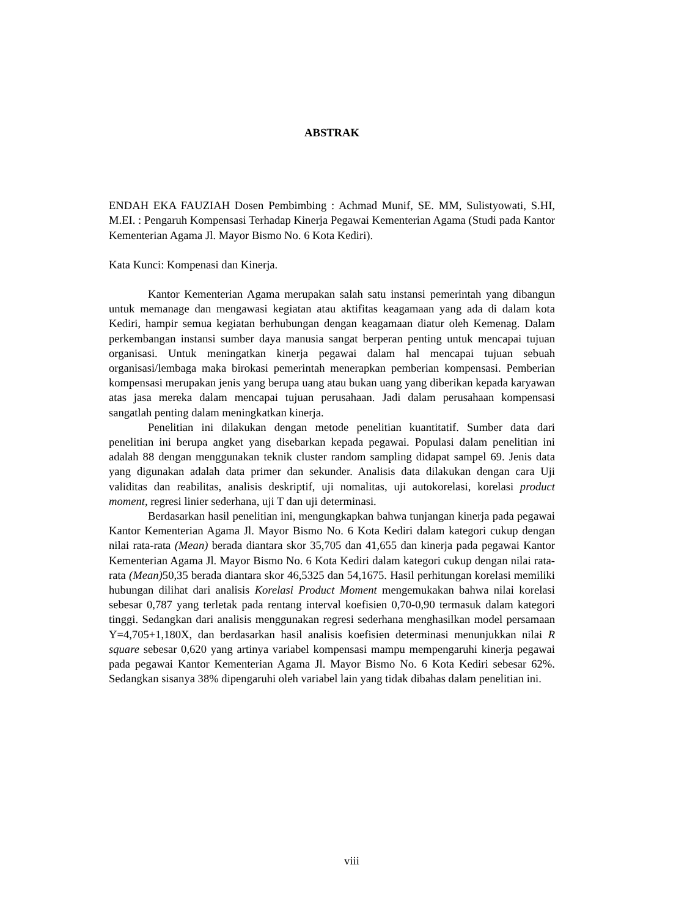ABSTRAK
ENDAH EKA FAUZIAH Dosen Pembimbing : Achmad Munif, SE. MM, Sulistyowati, S.HI, M.EI. : Pengaruh Kompensasi Terhadap Kinerja Pegawai Kementerian Agama (Studi pada Kantor Kementerian Agama Jl. Mayor Bismo No. 6 Kota Kediri).
Kata Kunci: Kompenasi dan Kinerja.
Kantor Kementerian Agama merupakan salah satu instansi pemerintah yang dibangun untuk memanage dan mengawasi kegiatan atau aktifitas keagamaan yang ada di dalam kota Kediri, hampir semua kegiatan berhubungan dengan keagamaan diatur oleh Kemenag. Dalam perkembangan instansi sumber daya manusia sangat berperan penting untuk mencapai tujuan organisasi. Untuk meningatkan kinerja pegawai dalam hal mencapai tujuan sebuah organisasi/lembaga maka birokasi pemerintah menerapkan pemberian kompensasi. Pemberian kompensasi merupakan jenis yang berupa uang atau bukan uang yang diberikan kepada karyawan atas jasa mereka dalam mencapai tujuan perusahaan. Jadi dalam perusahaan kompensasi sangatlah penting dalam meningkatkan kinerja.
Penelitian ini dilakukan dengan metode penelitian kuantitatif. Sumber data dari penelitian ini berupa angket yang disebarkan kepada pegawai. Populasi dalam penelitian ini adalah 88 dengan menggunakan teknik cluster random sampling didapat sampel 69. Jenis data yang digunakan adalah data primer dan sekunder. Analisis data dilakukan dengan cara Uji validitas dan reabilitas, analisis deskriptif, uji nomalitas, uji autokorelasi, korelasi product moment, regresi linier sederhana, uji T dan uji determinasi.
Berdasarkan hasil penelitian ini, mengungkapkan bahwa tunjangan kinerja pada pegawai Kantor Kementerian Agama Jl. Mayor Bismo No. 6 Kota Kediri dalam kategori cukup dengan nilai rata-rata (Mean) berada diantara skor 35,705 dan 41,655 dan kinerja pada pegawai Kantor Kementerian Agama Jl. Mayor Bismo No. 6 Kota Kediri dalam kategori cukup dengan nilai rata-rata (Mean) 50,35 berada diantara skor 46,5325 dan 54,1675. Hasil perhitungan korelasi memiliki hubungan dilihat dari analisis Korelasi Product Moment mengemukakan bahwa nilai korelasi sebesar 0,787 yang terletak pada rentang interval koefisien 0,70-0,90 termasuk dalam kategori tinggi. Sedangkan dari analisis menggunakan regresi sederhana menghasilkan model persamaan Y=4,705+1,180X, dan berdasarkan hasil analisis koefisien determinasi menunjukkan nilai R square sebesar 0,620 yang artinya variabel kompensasi mampu mempengaruhi kinerja pegawai pada pegawai Kantor Kementerian Agama Jl. Mayor Bismo No. 6 Kota Kediri sebesar 62%. Sedangkan sisanya 38% dipengaruhi oleh variabel lain yang tidak dibahas dalam penelitian ini.
viii